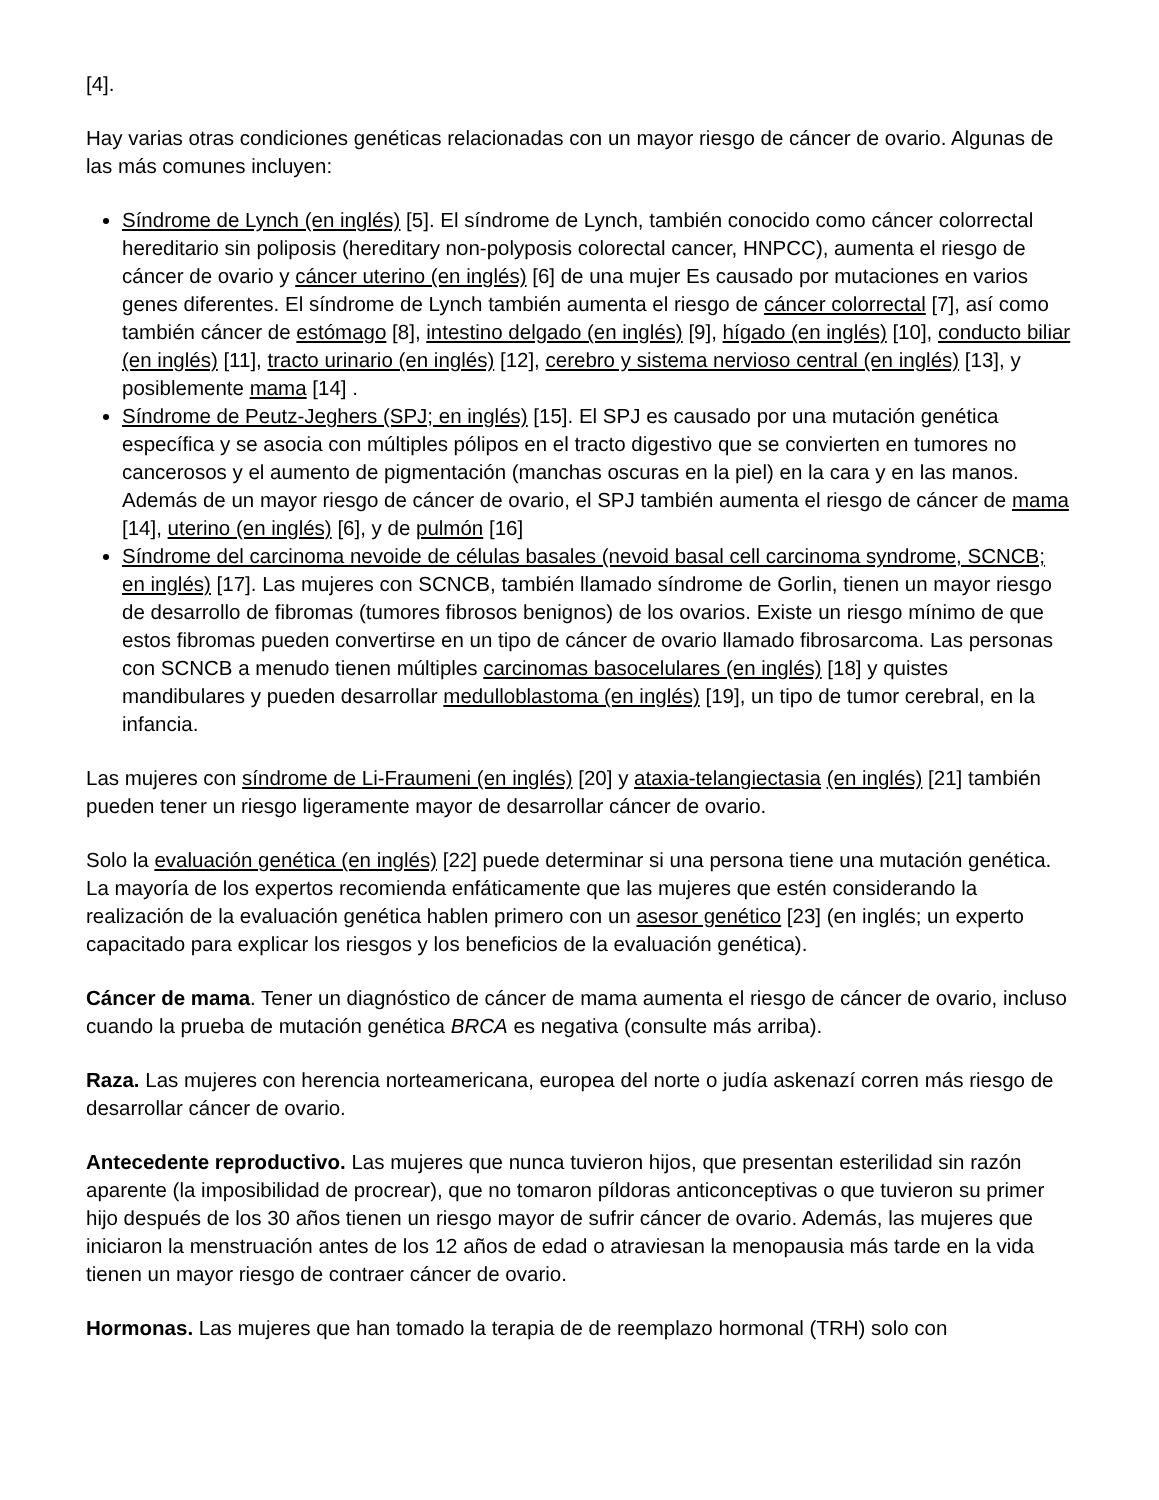[4].
Hay varias otras condiciones genéticas relacionadas con un mayor riesgo de cáncer de ovario. Algunas de las más comunes incluyen:
Síndrome de Lynch (en inglés) [5]. El síndrome de Lynch, también conocido como cáncer colorrectal hereditario sin poliposis (hereditary non-polyposis colorectal cancer, HNPCC), aumenta el riesgo de cáncer de ovario y cáncer uterino (en inglés) [6] de una mujer Es causado por mutaciones en varios genes diferentes. El síndrome de Lynch también aumenta el riesgo de cáncer colorrectal [7], así como también cáncer de estómago [8], intestino delgado (en inglés) [9], hígado (en inglés) [10], conducto biliar (en inglés) [11], tracto urinario (en inglés) [12], cerebro y sistema nervioso central (en inglés) [13], y posiblemente mama [14] .
Síndrome de Peutz-Jeghers (SPJ; en inglés) [15]. El SPJ es causado por una mutación genética específica y se asocia con múltiples pólipos en el tracto digestivo que se convierten en tumores no cancerosos y el aumento de pigmentación (manchas oscuras en la piel) en la cara y en las manos. Además de un mayor riesgo de cáncer de ovario, el SPJ también aumenta el riesgo de cáncer de mama [14], uterino (en inglés) [6], y de pulmón [16]
Síndrome del carcinoma nevoide de células basales (nevoid basal cell carcinoma syndrome, SCNCB; en inglés) [17]. Las mujeres con SCNCB, también llamado síndrome de Gorlin, tienen un mayor riesgo de desarrollo de fibromas (tumores fibrosos benignos) de los ovarios. Existe un riesgo mínimo de que estos fibromas pueden convertirse en un tipo de cáncer de ovario llamado fibrosarcoma. Las personas con SCNCB a menudo tienen múltiples carcinomas basocelulares (en inglés) [18] y quistes mandibulares y pueden desarrollar medulloblastoma (en inglés) [19], un tipo de tumor cerebral, en la infancia.
Las mujeres con síndrome de Li-Fraumeni (en inglés) [20] y ataxia-telangiectasia (en inglés) [21] también pueden tener un riesgo ligeramente mayor de desarrollar cáncer de ovario.
Solo la evaluación genética (en inglés) [22] puede determinar si una persona tiene una mutación genética. La mayoría de los expertos recomienda enfáticamente que las mujeres que estén considerando la realización de la evaluación genética hablen primero con un asesor genético [23] (en inglés; un experto capacitado para explicar los riesgos y los beneficios de la evaluación genética).
Cáncer de mama. Tener un diagnóstico de cáncer de mama aumenta el riesgo de cáncer de ovario, incluso cuando la prueba de mutación genética BRCA es negativa (consulte más arriba).
Raza. Las mujeres con herencia norteamericana, europea del norte o judía askenazí corren más riesgo de desarrollar cáncer de ovario.
Antecedente reproductivo. Las mujeres que nunca tuvieron hijos, que presentan esterilidad sin razón aparente (la imposibilidad de procrear), que no tomaron píldoras anticonceptivas o que tuvieron su primer hijo después de los 30 años tienen un riesgo mayor de sufrir cáncer de ovario. Además, las mujeres que iniciaron la menstruación antes de los 12 años de edad o atraviesan la menopausia más tarde en la vida tienen un mayor riesgo de contraer cáncer de ovario.
Hormonas. Las mujeres que han tomado la terapia de de reemplazo hormonal (TRH) solo con